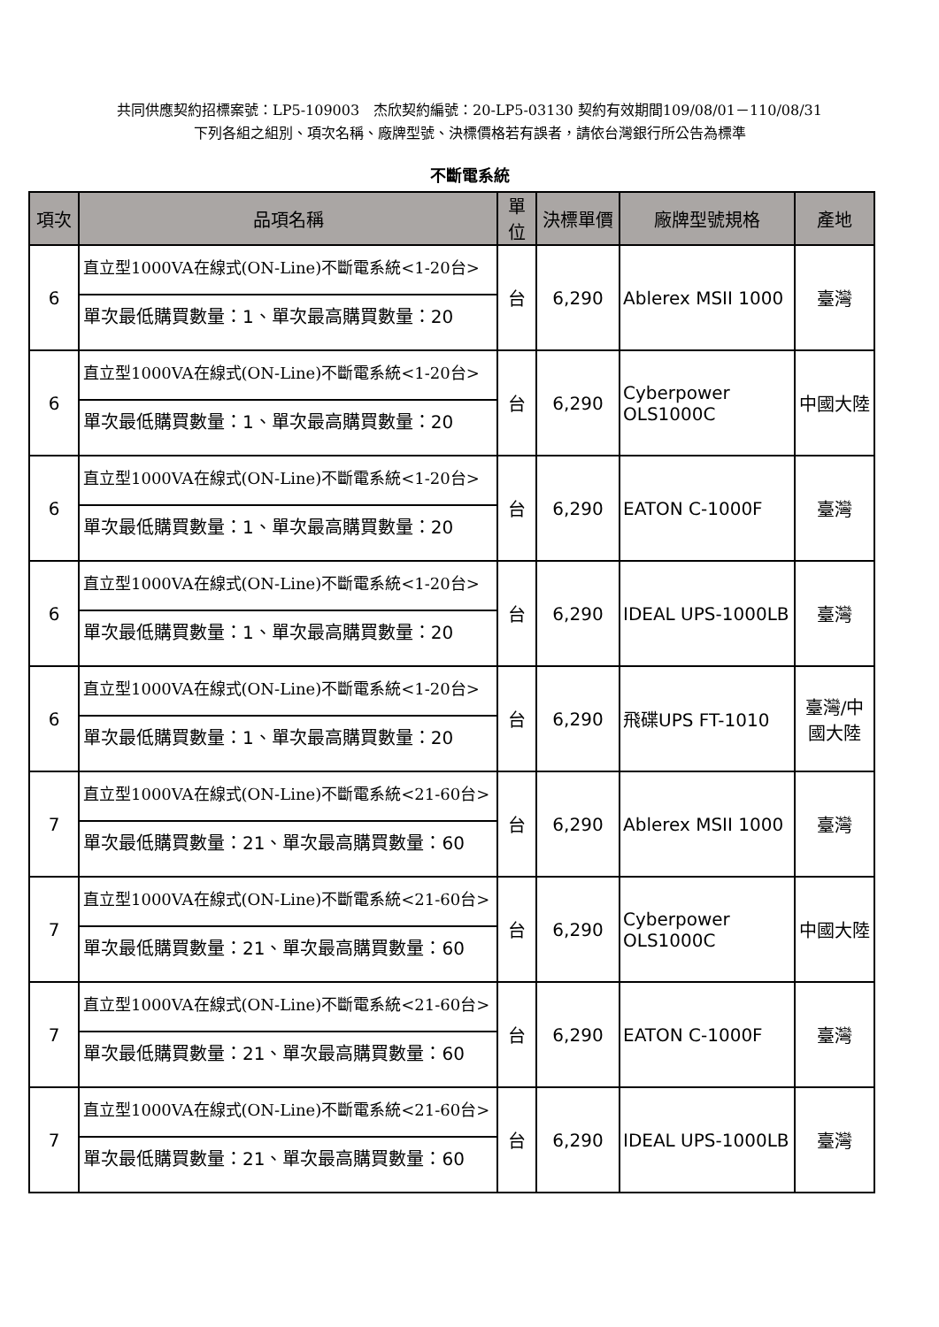共同供應契約招標案號：LP5-109003　杰欣契約編號：20-LP5-03130 契約有效期間109/08/01－110/08/31
下列各組之組別、項次名稱、廠牌型號、決標價格若有誤者，請依台灣銀行所公告為標準
不斷電系統
| 項次 | 品項名稱 | 單位 | 決標單價 | 廠牌型號規格 | 產地 |
| --- | --- | --- | --- | --- | --- |
| 6 | 直立型1000VA在線式(ON-Line)不斷電系統<1-20台> 單次最低購買數量：1、單次最高購買數量：20 | 台 | 6,290 | Ablerex MSII 1000 | 臺灣 |
| 6 | 直立型1000VA在線式(ON-Line)不斷電系統<1-20台> 單次最低購買數量：1、單次最高購買數量：20 | 台 | 6,290 | Cyberpower OLS1000C | 中國大陸 |
| 6 | 直立型1000VA在線式(ON-Line)不斷電系統<1-20台> 單次最低購買數量：1、單次最高購買數量：20 | 台 | 6,290 | EATON C-1000F | 臺灣 |
| 6 | 直立型1000VA在線式(ON-Line)不斷電系統<1-20台> 單次最低購買數量：1、單次最高購買數量：20 | 台 | 6,290 | IDEAL UPS-1000LB | 臺灣 |
| 6 | 直立型1000VA在線式(ON-Line)不斷電系統<1-20台> 單次最低購買數量：1、單次最高購買數量：20 | 台 | 6,290 | 飛碟UPS FT-1010 | 臺灣/中國大陸 |
| 7 | 直立型1000VA在線式(ON-Line)不斷電系統<21-60台> 單次最低購買數量：21、單次最高購買數量：60 | 台 | 6,290 | Ablerex MSII 1000 | 臺灣 |
| 7 | 直立型1000VA在線式(ON-Line)不斷電系統<21-60台> 單次最低購買數量：21、單次最高購買數量：60 | 台 | 6,290 | Cyberpower OLS1000C | 中國大陸 |
| 7 | 直立型1000VA在線式(ON-Line)不斷電系統<21-60台> 單次最低購買數量：21、單次最高購買數量：60 | 台 | 6,290 | EATON C-1000F | 臺灣 |
| 7 | 直立型1000VA在線式(ON-Line)不斷電系統<21-60台> 單次最低購買數量：21、單次最高購買數量：60 | 台 | 6,290 | IDEAL UPS-1000LB | 臺灣 |